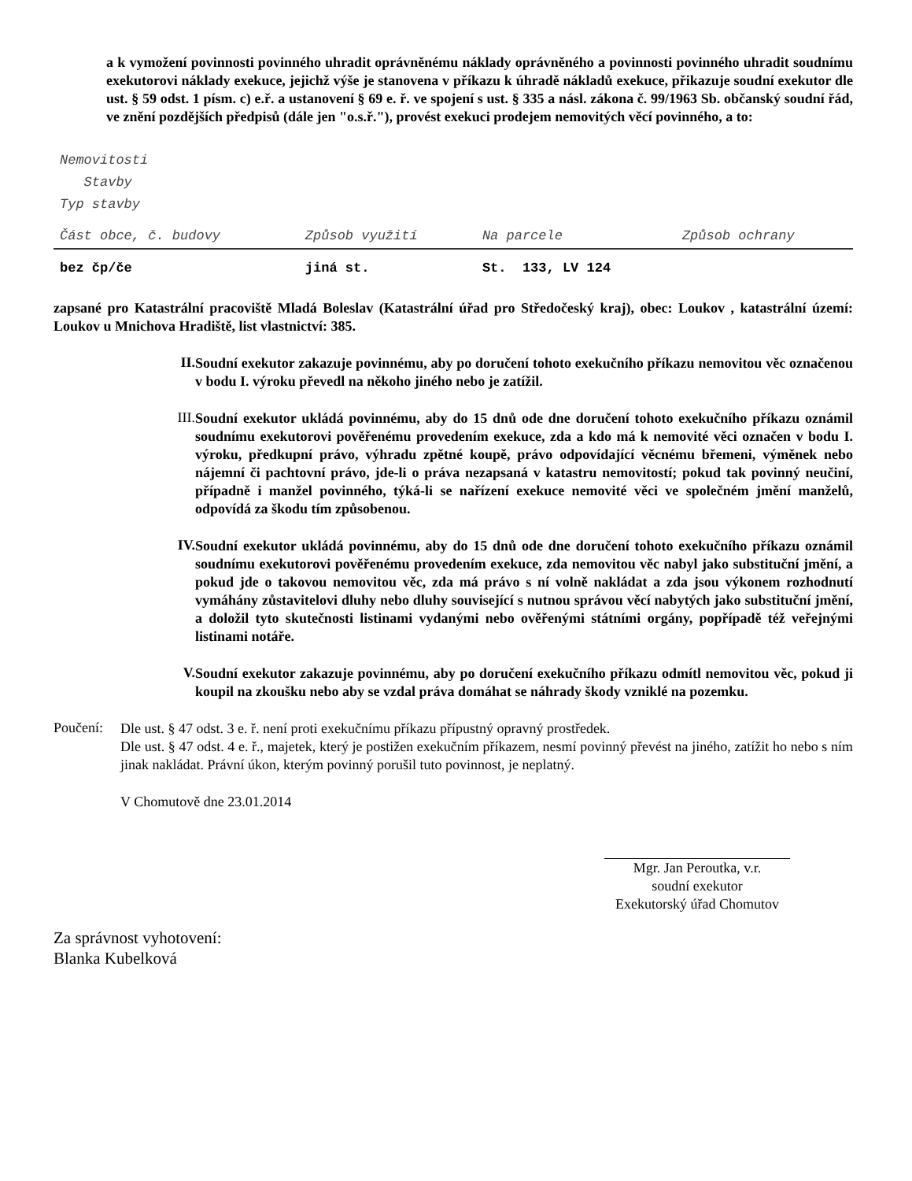a k vymožení povinnosti povinného uhradit oprávněnému náklady oprávněného a povinnosti povinného uhradit soudnímu exekutorovi náklady exekuce, jejichž výše je stanovena v příkazu k úhradě nákladů exekuce, přikazuje soudní exekutor dle ust. § 59 odst. 1 písm. c) e.ř. a ustanovení § 69 e. ř. ve spojení s ust. § 335 a násl. zákona č. 99/1963 Sb. občanský soudní řád, ve znění pozdějších předpisů (dále jen "o.s.ř."), provést exekuci prodejem nemovitých věcí povinného, a to:
Nemovitosti
Stavby
Typ stavby
| Část obce, č. budovy | Způsob využití | Na parcele | Způsob ochrany |
| --- | --- | --- | --- |
| bez čp/če | jiná st. | St. 133, LV 124 | |
zapsané pro Katastrální pracoviště Mladá Boleslav (Katastrální úřad pro Středočeský kraj), obec: Loukov , katastrální území: Loukov u Mnichova Hradiště, list vlastnictví: 385.
II.
Soudní exekutor zakazuje povinnému, aby po doručení tohoto exekučního příkazu nemovitou věc označenou v bodu I. výroku převedl na někoho jiného nebo je zatížil.
III.
Soudní exekutor ukládá povinnému, aby do 15 dnů ode dne doručení tohoto exekučního příkazu oznámil soudnímu exekutorovi pověřenému provedením exekuce, zda a kdo má k nemovité věci označen v bodu I. výroku, předkupní právo, výhradu zpětné koupě, právo odpovídající věcnému břemeni, výměnek nebo nájemní či pachtovní právo, jde-li o práva nezapsaná v katastru nemovitostí; pokud tak povinný neučiní, případně i manžel povinného, týká-li se nařízení exekuce nemovité věci ve společném jmění manželů, odpovídá za škodu tím způsobenou.
IV.
Soudní exekutor ukládá povinnému, aby do 15 dnů ode dne doručení tohoto exekučního příkazu oznámil soudnímu exekutorovi pověřenému provedením exekuce, zda nemovitou věc nabyl jako substituční jmění, a pokud jde o takovou nemovitou věc, zda má právo s ní volně nakládat a zda jsou výkonem rozhodnutí vymáhány zůstavitelovi dluhy nebo dluhy související s nutnou správou věcí nabytých jako substituční jmění, a doložil tyto skutečnosti listinami vydanými nebo ověřenými státními orgány, popřípadě též veřejnými listinami notáře.
V.
Soudní exekutor zakazuje povinnému, aby po doručení exekučního příkazu odmítl nemovitou věc, pokud ji koupil na zkoušku nebo aby se vzdal práva domáhat se náhrady škody vzniklé na pozemku.
Poučení:
Dle ust. § 47 odst. 3 e. ř. není proti exekučnímu příkazu přípustný opravný prostředek.
Dle ust. § 47 odst. 4 e. ř., majetek, který je postižen exekučním příkazem, nesmí povinný převést na jiného, zatížit ho nebo s ním jinak nakládat. Právní úkon, kterým povinný porušil tuto povinnost, je neplatný.
V Chomutově dne 23.01.2014
Mgr. Jan Peroutka, v.r.
soudní exekutor
Exekutorský úřad Chomutov
Za správnost vyhotovení:
Blanka Kubelková